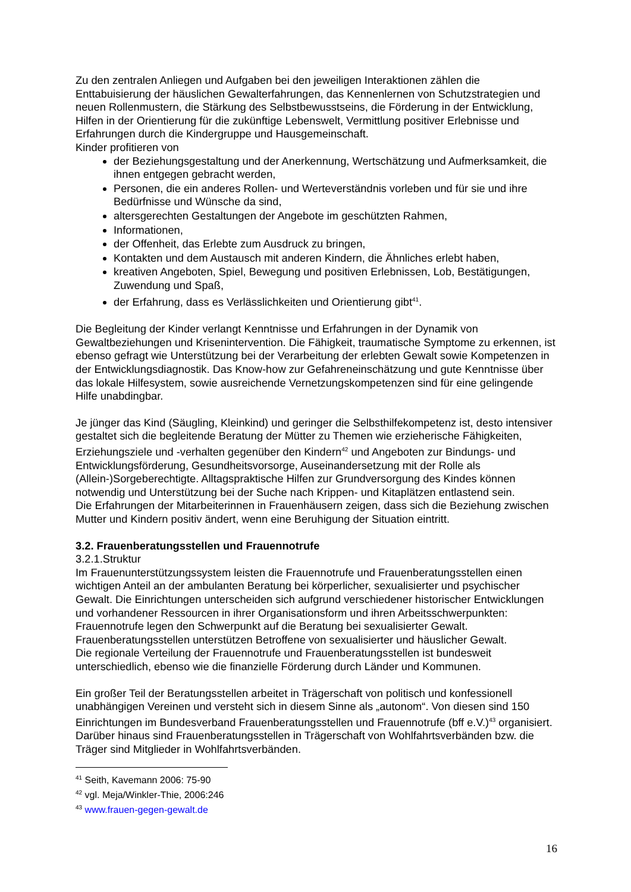Zu den zentralen Anliegen und Aufgaben bei den jeweiligen Interaktionen zählen die Enttabuisierung der häuslichen Gewalterfahrungen, das Kennenlernen von Schutzstrategien und neuen Rollenmustern, die Stärkung des Selbstbewusstseins, die Förderung in der Entwicklung, Hilfen in der Orientierung für die zukünftige Lebenswelt, Vermittlung positiver Erlebnisse und Erfahrungen durch die Kindergruppe und Hausgemeinschaft.
Kinder profitieren von
der Beziehungsgestaltung und der Anerkennung, Wertschätzung und Aufmerksamkeit, die ihnen entgegen gebracht werden,
Personen, die ein anderes Rollen- und Werteverständnis vorleben und für sie und ihre Bedürfnisse und Wünsche da sind,
altersgerechten Gestaltungen der Angebote im geschützten Rahmen,
Informationen,
der Offenheit, das Erlebte zum Ausdruck zu bringen,
Kontakten und dem Austausch mit anderen Kindern, die Ähnliches erlebt haben,
kreativen Angeboten, Spiel, Bewegung und positiven Erlebnissen, Lob, Bestätigungen, Zuwendung und Spaß,
der Erfahrung, dass es Verlässlichkeiten und Orientierung gibt<sup>41</sup>.
Die Begleitung der Kinder verlangt Kenntnisse und Erfahrungen in der Dynamik von Gewaltbeziehungen und Krisenintervention. Die Fähigkeit, traumatische Symptome zu erkennen, ist ebenso gefragt wie Unterstützung bei der Verarbeitung der erlebten Gewalt sowie Kompetenzen in der Entwicklungsdiagnostik. Das Know-how zur Gefahreneinschätzung und gute Kenntnisse über das lokale Hilfesystem, sowie ausreichende Vernetzungskompetenzen sind für eine gelingende Hilfe unabdingbar.
Je jünger das Kind (Säugling, Kleinkind) und geringer die Selbsthilfekompetenz ist, desto intensiver gestaltet sich die begleitende Beratung der Mütter zu Themen wie erzieherische Fähigkeiten, Erziehungsziele und -verhalten gegenüber den Kindern<sup>42</sup> und Angeboten zur Bindungs- und Entwicklungsförderung, Gesundheitsvorsorge, Auseinandersetzung mit der Rolle als (Allein-)Sorgeberechtigte. Alltagspraktische Hilfen zur Grundversorgung des Kindes können notwendig und Unterstützung bei der Suche nach Krippen- und Kitaplätzen entlastend sein.
Die Erfahrungen der Mitarbeiterinnen in Frauenhäusern zeigen, dass sich die Beziehung zwischen Mutter und Kindern positiv ändert, wenn eine Beruhigung der Situation eintritt.
3.2. Frauenberatungsstellen und Frauennotrufe
3.2.1.Struktur
Im Frauenunterstützungssystem leisten die Frauennotrufe und Frauenberatungsstellen einen wichtigen Anteil an der ambulanten Beratung bei körperlicher, sexualisierter und psychischer Gewalt. Die Einrichtungen unterscheiden sich aufgrund verschiedener historischer Entwicklungen und vorhandener Ressourcen in ihrer Organisationsform und ihren Arbeitsschwerpunkten: Frauennotrufe legen den Schwerpunkt auf die Beratung bei sexualisierter Gewalt. Frauenberatungsstellen unterstützen Betroffene von sexualisierter und häuslicher Gewalt.
Die regionale Verteilung der Frauennotrufe und Frauenberatungsstellen ist bundesweit unterschiedlich, ebenso wie die finanzielle Förderung durch Länder und Kommunen.
Ein großer Teil der Beratungsstellen arbeitet in Trägerschaft von politisch und konfessionell unabhängigen Vereinen und versteht sich in diesem Sinne als „autonom“. Von diesen sind 150 Einrichtungen im Bundesverband Frauenberatungsstellen und Frauennotrufe (bff e.V.)<sup>43</sup> organisiert. Darüber hinaus sind Frauenberatungsstellen in Trägerschaft von Wohlfahrtsverbänden bzw. die Träger sind Mitglieder in Wohlfahrtsverbänden.
<sup>41</sup> Seith, Kavemann 2006: 75-90
<sup>42</sup> vgl. Meja/Winkler-Thie, 2006:246
<sup>43</sup> www.frauen-gegen-gewalt.de
16